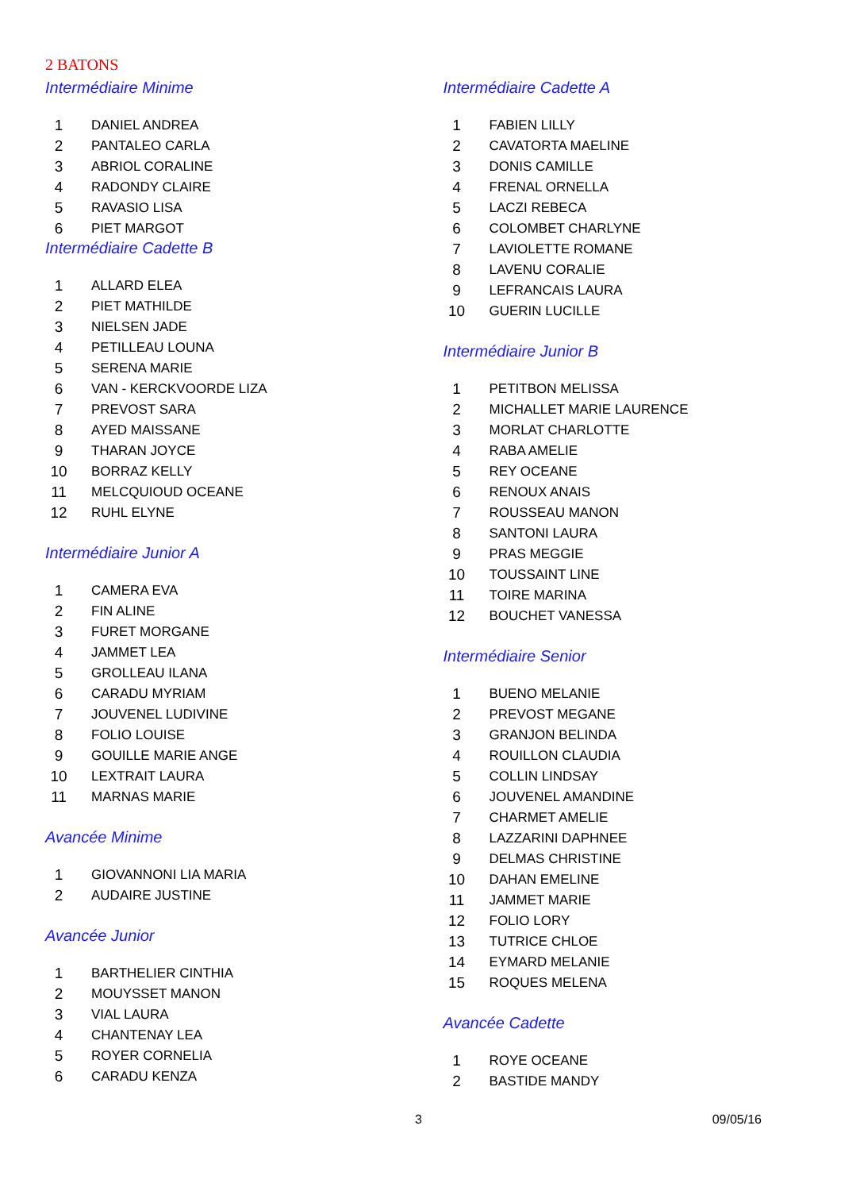2 BATONS
Intermédiaire Minime
| 1 | DANIEL ANDREA |
| 2 | PANTALEO CARLA |
| 3 | ABRIOL CORALINE |
| 4 | RADONDY CLAIRE |
| 5 | RAVASIO LISA |
| 6 | PIET MARGOT |
Intermédiaire Cadette B
| 1 | ALLARD ELEA |
| 2 | PIET MATHILDE |
| 3 | NIELSEN JADE |
| 4 | PETILLEAU LOUNA |
| 5 | SERENA MARIE |
| 6 | VAN - KERCKVOORDE LIZA |
| 7 | PREVOST SARA |
| 8 | AYED MAISSANE |
| 9 | THARAN JOYCE |
| 10 | BORRAZ KELLY |
| 11 | MELCQUIOUD OCEANE |
| 12 | RUHL ELYNE |
Intermédiaire Junior A
| 1 | CAMERA EVA |
| 2 | FIN ALINE |
| 3 | FURET MORGANE |
| 4 | JAMMET LEA |
| 5 | GROLLEAU ILANA |
| 6 | CARADU MYRIAM |
| 7 | JOUVENEL LUDIVINE |
| 8 | FOLIO LOUISE |
| 9 | GOUILLE MARIE ANGE |
| 10 | LEXTRAIT LAURA |
| 11 | MARNAS MARIE |
Avancée Minime
| 1 | GIOVANNONI LIA MARIA |
| 2 | AUDAIRE JUSTINE |
Avancée Junior
| 1 | BARTHELIER CINTHIA |
| 2 | MOUYSSET MANON |
| 3 | VIAL LAURA |
| 4 | CHANTENAY LEA |
| 5 | ROYER CORNELIA |
| 6 | CARADU KENZA |
Intermédiaire Cadette A
| 1 | FABIEN LILLY |
| 2 | CAVATORTA MAELINE |
| 3 | DONIS CAMILLE |
| 4 | FRENAL ORNELLA |
| 5 | LACZI REBECA |
| 6 | COLOMBET CHARLYNE |
| 7 | LAVIOLETTE ROMANE |
| 8 | LAVENU CORALIE |
| 9 | LEFRANCAIS LAURA |
| 10 | GUERIN LUCILLE |
Intermédiaire Junior B
| 1 | PETITBON MELISSA |
| 2 | MICHALLET MARIE LAURENCE |
| 3 | MORLAT CHARLOTTE |
| 4 | RABA AMELIE |
| 5 | REY OCEANE |
| 6 | RENOUX ANAIS |
| 7 | ROUSSEAU MANON |
| 8 | SANTONI LAURA |
| 9 | PRAS MEGGIE |
| 10 | TOUSSAINT LINE |
| 11 | TOIRE MARINA |
| 12 | BOUCHET VANESSA |
Intermédiaire Senior
| 1 | BUENO MELANIE |
| 2 | PREVOST MEGANE |
| 3 | GRANJON BELINDA |
| 4 | ROUILLON CLAUDIA |
| 5 | COLLIN LINDSAY |
| 6 | JOUVENEL AMANDINE |
| 7 | CHARMET AMELIE |
| 8 | LAZZARINI DAPHNEE |
| 9 | DELMAS CHRISTINE |
| 10 | DAHAN EMELINE |
| 11 | JAMMET MARIE |
| 12 | FOLIO LORY |
| 13 | TUTRICE CHLOE |
| 14 | EYMARD MELANIE |
| 15 | ROQUES MELENA |
Avancée Cadette
| 1 | ROYE OCEANE |
| 2 | BASTIDE MANDY |
3 09/05/16